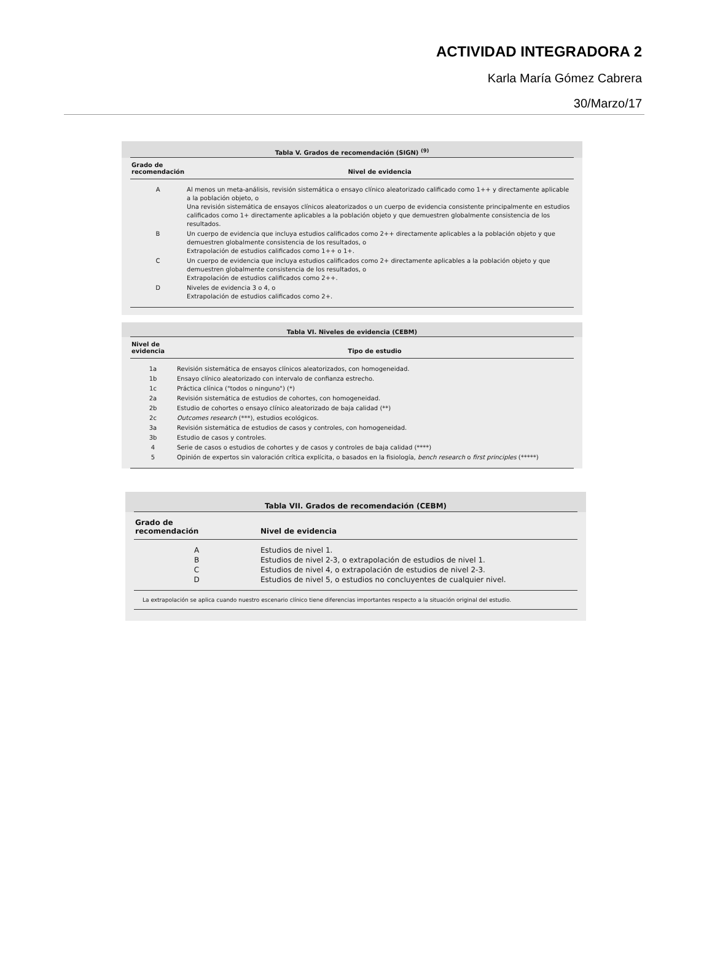ACTIVIDAD INTEGRADORA 2
Karla María Gómez Cabrera
30/Marzo/17
Tabla V. Grados de recomendación (SIGN) <sup>(9)</sup>
| Grado de recomendación | Nivel de evidencia |
| --- | --- |
| A | Al menos un meta-análisis, revisión sistemática o ensayo clínico aleatorizado calificado como 1++ y directamente aplicable a la población objeto, o Una revisión sistemática de ensayos clínicos aleatorizados o un cuerpo de evidencia consistente principalmente en estudios calificados como 1+ directamente aplicables a la población objeto y que demuestren globalmente consistencia de los resultados. |
| B | Un cuerpo de evidencia que incluya estudios calificados como 2++ directamente aplicables a la población objeto y que demuestren globalmente consistencia de los resultados, o Extrapolación de estudios calificados como 1++ o 1+. |
| C | Un cuerpo de evidencia que incluya estudios calificados como 2+ directamente aplicables a la población objeto y que demuestren globalmente consistencia de los resultados, o Extrapolación de estudios calificados como 2++. |
| D | Niveles de evidencia 3 o 4, o Extrapolación de estudios calificados como 2+. |
Tabla VI. Niveles de evidencia (CEBM)
| Nivel de evidencia | Tipo de estudio |
| --- | --- |
| 1a | Revisión sistemática de ensayos clínicos aleatorizados, con homogeneidad. |
| 1b | Ensayo clínico aleatorizado con intervalo de confianza estrecho. |
| 1c | Práctica clínica ("todos o ninguno") (*) |
| 2a | Revisión sistemática de estudios de cohortes, con homogeneidad. |
| 2b | Estudio de cohortes o ensayo clínico aleatorizado de baja calidad (**) |
| 2c | Outcomes research (***), estudios ecológicos. |
| 3a | Revisión sistemática de estudios de casos y controles, con homogeneidad. |
| 3b | Estudio de casos y controles. |
| 4 | Serie de casos o estudios de cohortes y de casos y controles de baja calidad (****) |
| 5 | Opinión de expertos sin valoración crítica explícita, o basados en la fisiología, bench research o first principles (*****) |
Tabla VII. Grados de recomendación (CEBM)
| Grado de recomendación | Nivel de evidencia |
| --- | --- |
| A | Estudios de nivel 1. |
| B | Estudios de nivel 2-3, o extrapolación de estudios de nivel 1. |
| C | Estudios de nivel 4, o extrapolación de estudios de nivel 2-3. |
| D | Estudios de nivel 5, o estudios no concluyentes de cualquier nivel. |
La extrapolación se aplica cuando nuestro escenario clínico tiene diferencias importantes respecto a la situación original del estudio.